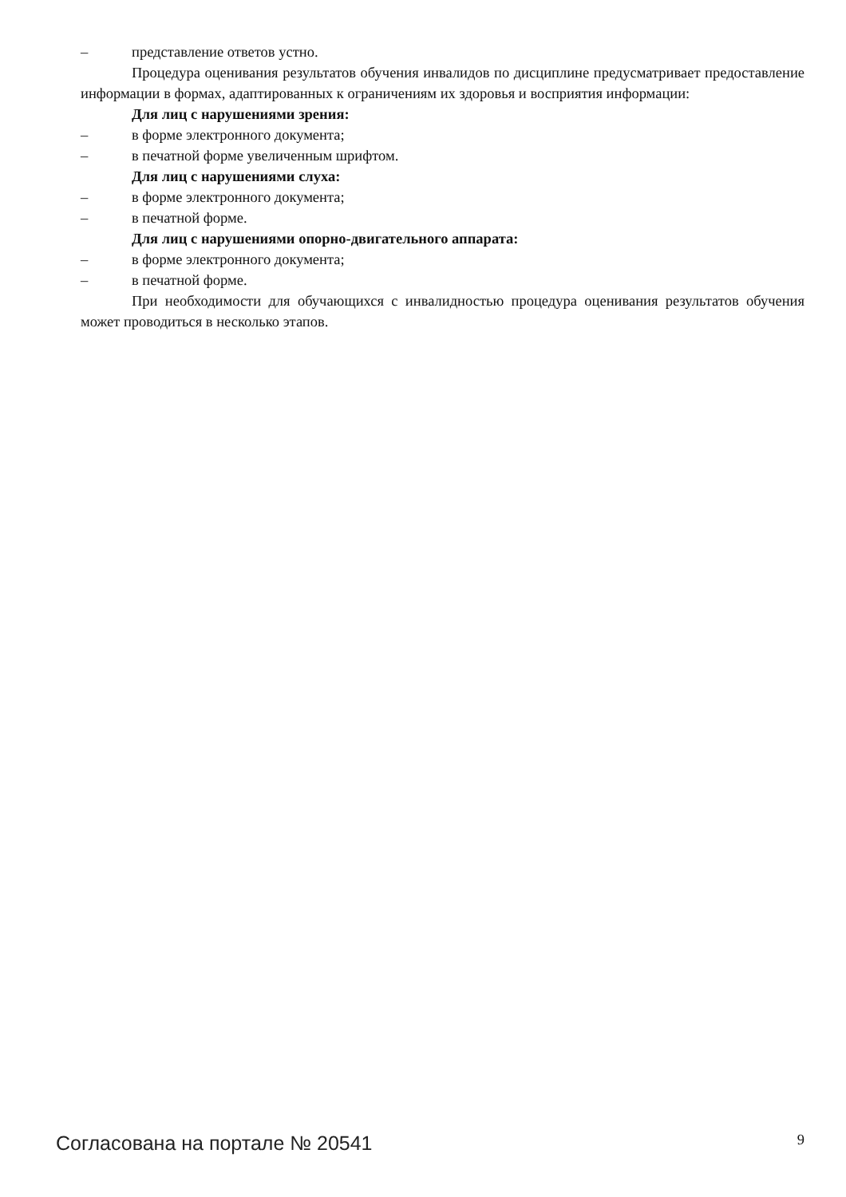– представление ответов устно.
Процедура оценивания результатов обучения инвалидов по дисциплине предусматривает предоставление информации в формах, адаптированных к ограничениям их здоровья и восприятия информации:
Для лиц с нарушениями зрения:
– в форме электронного документа;
– в печатной форме увеличенным шрифтом.
Для лиц с нарушениями слуха:
– в форме электронного документа;
– в печатной форме.
Для лиц с нарушениями опорно-двигательного аппарата:
– в форме электронного документа;
– в печатной форме.
При необходимости для обучающихся с инвалидностью процедура оценивания результатов обучения может проводиться в несколько этапов.
Согласована на портале № 20541 9